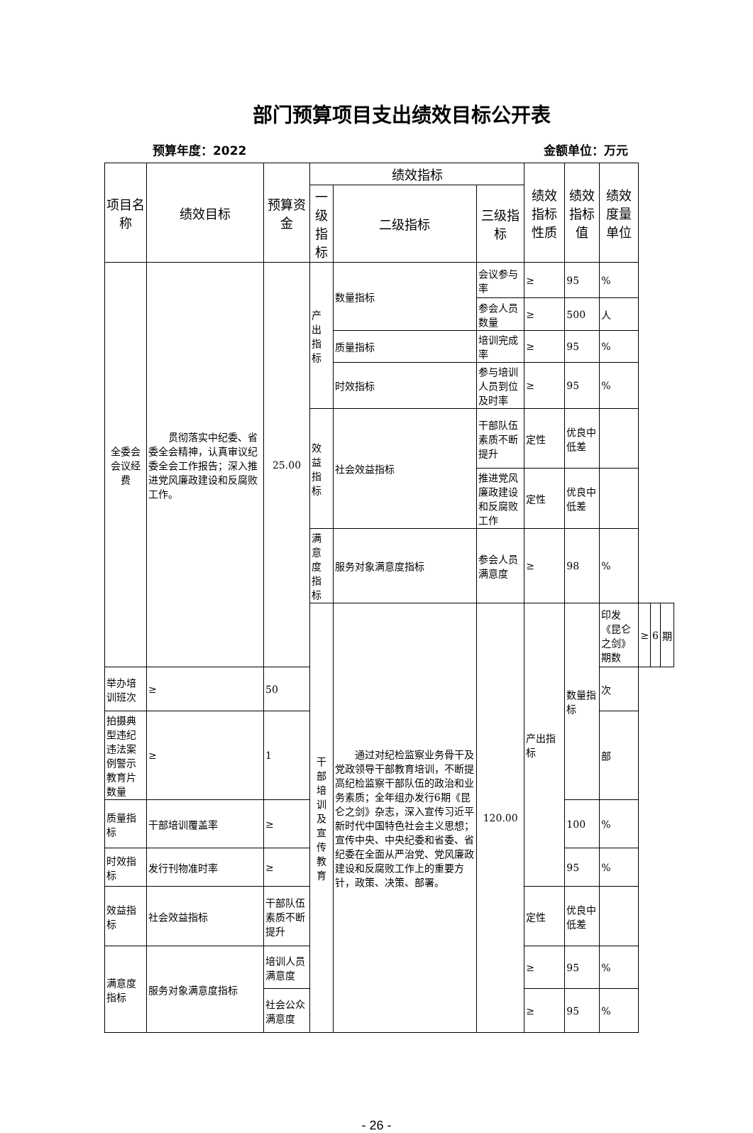部门预算项目支出绩效目标公开表
预算年度：2022 金额单位：万元
| 项目名称 | 绩效目标 | 预算资金 | 绩效指标 | | | 绩效指标性质 | 绩效指标值 | 绩效度量单位 | | | |
| --- | --- | --- | --- | --- | --- | --- | --- | --- | --- | --- | --- |
| | | | 一级指标 | 二级指标 | 三级指标 | | | | | | |
| 全委会会议经费 | 贯彻落实中纪委、省委全会精神，认真审议纪委全会工作报告；深入推进党风廉政建设和反腐败工作。 | 25.00 | 产出指标 | 数量指标 | 会议参与率 | ≥ | 95 | % | | | |
| | | | | | 参会人员数量 | ≥ | 500 | 人 | | | |
| | | | | 质量指标 | 培训完成率 | ≥ | 95 | % | | | |
| | | | | 时效指标 | 参与培训人员到位及时率 | ≥ | 95 | % | | | |
| | | | 效益指标 | 社会效益指标 | 干部队伍素质不断提升 | 定性 | 优良中低差 | | | | |
| | | | | | 推进党风廉政建设和反腐败工作 | 定性 | 优良中低差 | | | | |
| | | | 满意度指标 | 服务对象满意度指标 | 参会人员满意度 | ≥ | 98 | % | | | |
| | | | 干部培训及宣传教育 | 通过对纪检监察业务骨干及党政领导干部教育培训，不断提高纪检监察干部队伍的政治和业务素质；全年组办发行6期《昆仑之剑》杂志，深入宣传习近平新时代中国特色社会主义思想；宣传中央、中央纪委和省委、省纪委在全面从严治党、党风廉政建设和反腐败工作上的重要方针，政策、决策、部署。 | 120.00 | 产出指标 | 数量指标 | 印发《昆仑之剑》期数 | ≥ | 6 | 期 |
| 举办培训班次 | ≥ | 50 | | | | | | 次 | | | |
| 拍摄典型违纪违法案例警示教育片数量 | ≥ | 1 | | | | | | 部 | | | |
| 质量指标 | 干部培训覆盖率 | ≥ | | | | | 100 | % | | | |
| 时效指标 | 发行刊物准时率 | ≥ | | | | | 95 | % | | | |
| 效益指标 | 社会效益指标 | 干部队伍素质不断提升 | | | | 定性 | 优良中低差 | | | | |
| 满意度指标 | 服务对象满意度指标 | 培训人员满意度 | | | | ≥ | 95 | % | | | |
| | | 社会公众满意度 | | | | ≥ | 95 | % | | | |
- 26 -